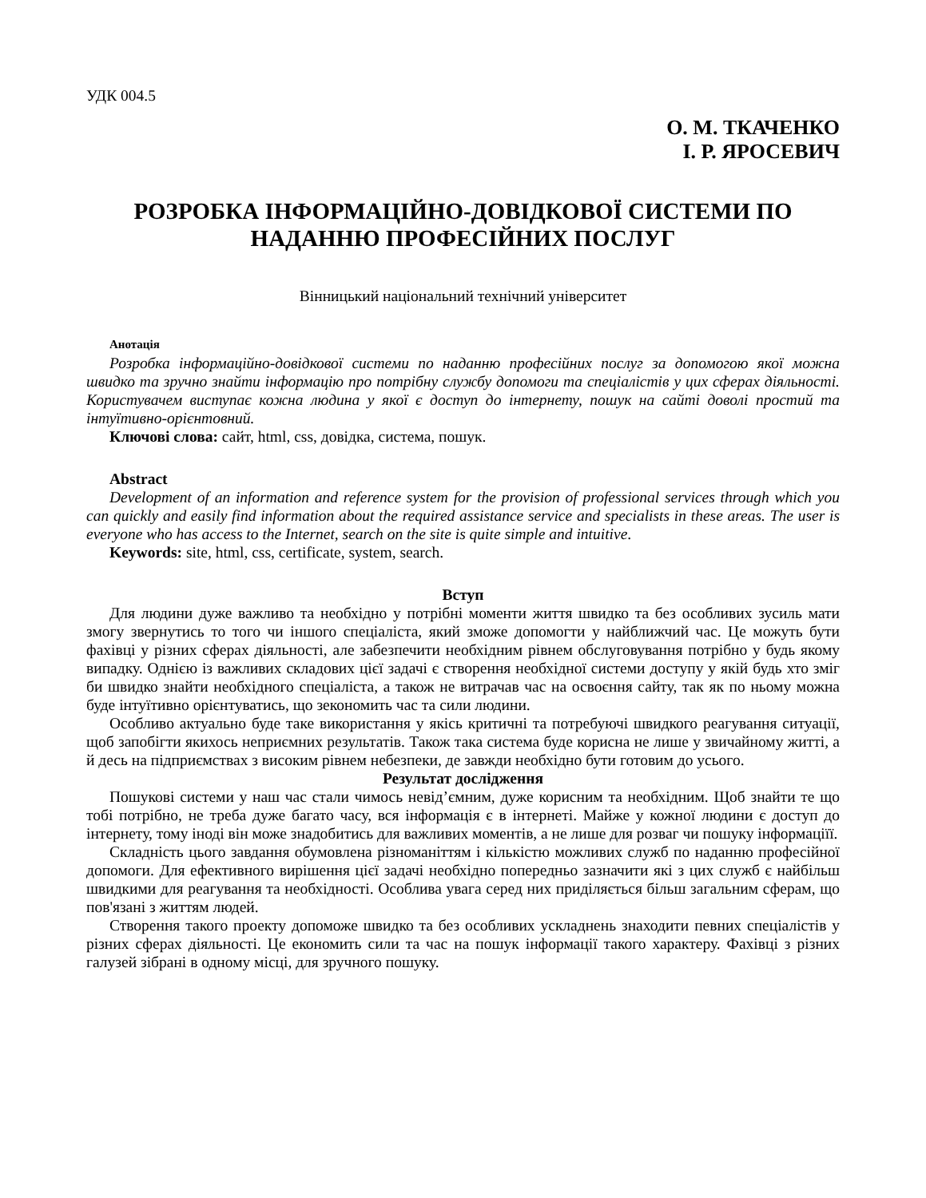УДК 004.5
О. М. ТКАЧЕНКО
І. Р. ЯРОСЕВИЧ
РОЗРОБКА ІНФОРМАЦІЙНО-ДОВІДКОВОЇ СИСТЕМИ ПО НАДАННЮ ПРОФЕСІЙНИХ ПОСЛУГ
Вінницький національний технічний університет
Анотація
Розробка інформаційно-довідкової системи по наданню професійних послуг за допомогою якої можна швидко та зручно знайти інформацію про потрібну службу допомоги та спеціалістів у цих сферах діяльності. Користувачем виступає кожна людина у якої є доступ до інтернету, пошук на сайті доволі простий та інтуїтивно-орієнтовний.
Ключові слова: сайт, html, css, довідка, система, пошук.
Abstract
Development of an information and reference system for the provision of professional services through which you can quickly and easily find information about the required assistance service and specialists in these areas. The user is everyone who has access to the Internet, search on the site is quite simple and intuitive.
Keywords: site, html, css, certificate, system, search.
Вступ
Для людини дуже важливо та необхідно у потрібні моменти життя швидко та без особливих зусиль мати змогу звернутись то того чи іншого спеціаліста, який зможе допомогти у найближчий час. Це можуть бути фахівці у різних сферах діяльності, але забезпечити необхідним рівнем обслуговування потрібно у будь якому випадку. Однією із важливих складових цієї задачі є створення необхідної системи доступу у якій будь хто зміг би швидко знайти необхідного спеціаліста, а також не витрачав час на освоєння сайту, так як по ньому можна буде інтуїтивно орієнтуватись, що зекономить час та сили людини.
Особливо актуально буде таке використання у якісь критичні та потребуючі швидкого реагування ситуації, щоб запобігти якихось неприємних результатів. Також така система буде корисна не лише у звичайному житті, а й десь на підприємствах з високим рівнем небезпеки, де завжди необхідно бути готовим до усього.
Результат дослідження
Пошукові системи у наш час стали чимось невід’ємним, дуже корисним та необхідним. Щоб знайти те що тобі потрібно, не треба дуже багато часу, вся інформація є в інтернеті. Майже у кожної людини є доступ до інтернету, тому іноді він може знадобитись для важливих моментів, а не лише для розваг чи пошуку інформаціїї.
Складність цього завдання обумовлена різноманіттям і кількістю можливих служб по наданню професійної допомоги. Для ефективного вирішення цієї задачі необхідно попередньо зазначити які з цих служб є найбільш швидкими для реагування та необхідності. Особлива увага серед них приділяється більш загальним сферам, що пов'язані з життям людей.
Створення такого проекту допоможе швидко та без особливих ускладнень знаходити певних спеціалістів у різних сферах діяльності. Це економить сили та час на пошук інформації такого характеру. Фахівці з різних галузей зібрані в одному місці, для зручного пошуку.